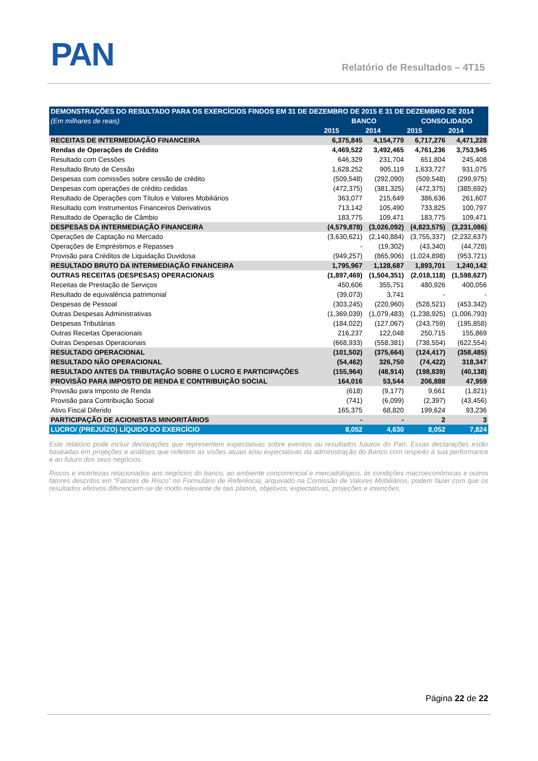PAN Relatório de Resultados – 4T15
| DEMONSTRAÇÕES DO RESULTADO PARA OS EXERCÍCIOS FINDOS EM 31 DE DEZEMBRO DE 2015 E 31 DE DEZEMBRO DE 2014 | | | | |
| --- | --- | --- | --- | --- |
| (Em milhares de reais) | BANCO | | CONSOLIDADO | |
| | 2015 | 2014 | 2015 | 2014 |
| RECEITAS DE INTERMEDIAÇÃO FINANCEIRA | 6,375,845 | 4,154,779 | 6,717,276 | 4,471,228 |
| Rendas de Operações de Crédito | 4,469,522 | 3,492,465 | 4,761,236 | 3,753,945 |
| Resultado com Cessões | 646,329 | 231,704 | 651,804 | 245,408 |
| Resultado Bruto de Cessão | 1,628,252 | 905,119 | 1,633,727 | 931,075 |
| Despesas com comissões sobre cessão de crédito | (509,548) | (292,090) | (509,548) | (299,975) |
| Despesas com operações de crédito cedidas | (472,375) | (381,325) | (472,375) | (385,692) |
| Resultado de Operações com Títulos e Valores Mobiliários | 363,077 | 215,649 | 386,636 | 261,607 |
| Resultado com Instrumentos Financeiros Derivativos | 713,142 | 105,490 | 733,825 | 100,797 |
| Resultado de Operação de Câmbio | 183,775 | 109,471 | 183,775 | 109,471 |
| DESPESAS DA INTERMEDIAÇÃO FINANCEIRA | (4,579,878) | (3,026,092) | (4,823,575) | (3,231,086) |
| Operações de Captação no Mercado | (3,630,621) | (2,140,884) | (3,755,337) | (2,232,637) |
| Operações de Empréstimos e Repasses | - | (19,302) | (43,340) | (44,728) |
| Provisão para Créditos de Liquidação Duvidosa | (949,257) | (865,906) | (1,024,898) | (953,721) |
| RESULTADO BRUTO DA INTERMEDIAÇÃO FINANCEIRA | 1,795,967 | 1,128,687 | 1,893,701 | 1,240,142 |
| OUTRAS RECEITAS (DESPESAS) OPERACIONAIS | (1,897,469) | (1,504,351) | (2,018,118) | (1,598,627) |
| Receitas de Prestação de Serviços | 450,606 | 355,751 | 480,926 | 400,056 |
| Resultado de equivalência patrimonial | (39,073) | 3,741 | - | - |
| Despesas de Pessoal | (303,245) | (220,960) | (528,521) | (453,342) |
| Outras Despesas Administrativas | (1,369,039) | (1,079,483) | (1,238,925) | (1,006,793) |
| Despesas Tributárias | (184,022) | (127,067) | (243,759) | (195,858) |
| Outras Receitas Operacionais | 216,237 | 122,048 | 250,715 | 155,869 |
| Outras Despesas Operacionais | (668,933) | (558,381) | (738,554) | (622,554) |
| RESULTADO OPERACIONAL | (101,502) | (375,664) | (124,417) | (358,485) |
| RESULTADO NÃO OPERACIONAL | (54,462) | 326,750 | (74,422) | 318,347 |
| RESULTADO ANTES DA TRIBUTAÇÃO SOBRE O LUCRO E PARTICIPAÇÕES | (155,964) | (48,914) | (198,839) | (40,138) |
| PROVISÃO PARA IMPOSTO DE RENDA E CONTRIBUIÇÃO SOCIAL | 164,016 | 53,544 | 206,888 | 47,959 |
| Provisão para Imposto de Renda | (618) | (9,177) | 9,661 | (1,821) |
| Provisão para Contribuição Social | (741) | (6,099) | (2,397) | (43,456) |
| Ativo Fiscal Diferido | 165,375 | 68,820 | 199,624 | 93,236 |
| PARTICIPAÇÃO DE ACIONISTAS MINORITÁRIOS | - | - | 2 | 3 |
| LUCRO/ (PREJUÍZO) LÍQUIDO DO EXERCÍCIO | 8,052 | 4,630 | 8,052 | 7,824 |
Este relatório pode incluir declarações que representem expectativas sobre eventos ou resultados futuros do Pan. Essas declarações estão baseadas em projeções e análises que refletem as visões atuais e/ou expectativas da administração do Banco com respeito à sua performance e ao futuro dos seus negócios.
Riscos e incertezas relacionados aos negócios do banco, ao ambiente concorrencial e mercadológico, às condições macroeconômicas e outros fatores descritos em “Fatores de Risco” no Formulário de Referência, arquivado na Comissão de Valores Mobiliários, podem fazer com que os resultados efetivos diferenciem-se de modo relevante de tais planos, objetivos, expectativas, projeções e intenções.
Página 22 de 22